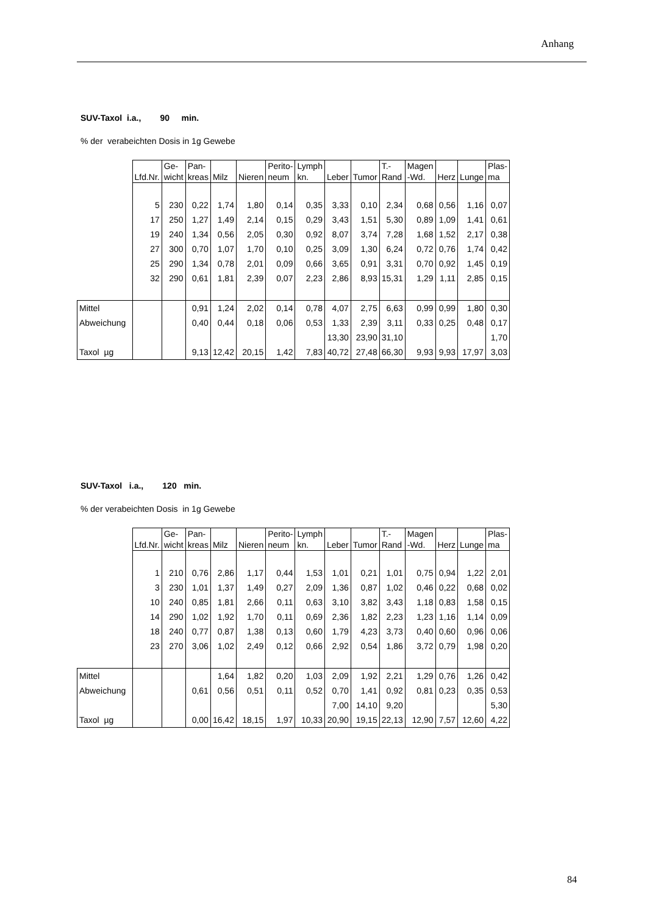Anhang
SUV-Taxol i.a., 90 min.
% der verabeichten Dosis in 1g Gewebe
| | Lfd.Nr. | Ge- wicht | Pan- kreas | Milz | Nieren | Perito- neum | Lymph kn. | Leber | Tumor | T.- Rand | Magen -Wd. | Herz | Lunge | Plas- ma |
| | 5 | 230 | 0,22 | 1,74 | 1,80 | 0,14 | 0,35 | 3,33 | 0,10 | 2,34 | 0,68 | 0,56 | 1,16 | 0,07 |
| | 17 | 250 | 1,27 | 1,49 | 2,14 | 0,15 | 0,29 | 3,43 | 1,51 | 5,30 | 0,89 | 1,09 | 1,41 | 0,61 |
| | 19 | 240 | 1,34 | 0,56 | 2,05 | 0,30 | 0,92 | 8,07 | 3,74 | 7,28 | 1,68 | 1,52 | 2,17 | 0,38 |
| | 27 | 300 | 0,70 | 1,07 | 1,70 | 0,10 | 0,25 | 3,09 | 1,30 | 6,24 | 0,72 | 0,76 | 1,74 | 0,42 |
| | 25 | 290 | 1,34 | 0,78 | 2,01 | 0,09 | 0,66 | 3,65 | 0,91 | 3,31 | 0,70 | 0,92 | 1,45 | 0,19 |
| | 32 | 290 | 0,61 | 1,81 | 2,39 | 0,07 | 2,23 | 2,86 | 8,93 | 15,31 | 1,29 | 1,11 | 2,85 | 0,15 |
| Mittel | | | 0,91 | 1,24 | 2,02 | 0,14 | 0,78 | 4,07 | 2,75 | 6,63 | 0,99 | 0,99 | 1,80 | 0,30 |
| Abweichung | | | 0,40 | 0,44 | 0,18 | 0,06 | 0,53 | 1,33 | 2,39 | 3,11 | 0,33 | 0,25 | 0,48 | 0,17 |
| | | | | | | | | 13,30 | 23,90 | 31,10 | | | | 1,70 |
| Taxol µg | | | 9,13 | 12,42 | 20,15 | 1,42 | 7,83 | 40,72 | 27,48 | 66,30 | 9,93 | 9,93 | 17,97 | 3,03 |
SUV-Taxol i.a., 120 min.
% der verabeichten Dosis in 1g Gewebe
| | Lfd.Nr. | Ge- wicht | Pan- kreas | Milz | Nieren | Perito- neum | Lymph kn. | Leber | Tumor | T.- Rand | Magen -Wd. | Herz | Lunge | Plas- ma |
| | 1 | 210 | 0,76 | 2,86 | 1,17 | 0,44 | 1,53 | 1,01 | 0,21 | 1,01 | 0,75 | 0,94 | 1,22 | 2,01 |
| | 3 | 230 | 1,01 | 1,37 | 1,49 | 0,27 | 2,09 | 1,36 | 0,87 | 1,02 | 0,46 | 0,22 | 0,68 | 0,02 |
| | 10 | 240 | 0,85 | 1,81 | 2,66 | 0,11 | 0,63 | 3,10 | 3,82 | 3,43 | 1,18 | 0,83 | 1,58 | 0,15 |
| | 14 | 290 | 1,02 | 1,92 | 1,70 | 0,11 | 0,69 | 2,36 | 1,82 | 2,23 | 1,23 | 1,16 | 1,14 | 0,09 |
| | 18 | 240 | 0,77 | 0,87 | 1,38 | 0,13 | 0,60 | 1,79 | 4,23 | 3,73 | 0,40 | 0,60 | 0,96 | 0,06 |
| | 23 | 270 | 3,06 | 1,02 | 2,49 | 0,12 | 0,66 | 2,92 | 0,54 | 1,86 | 3,72 | 0,79 | 1,98 | 0,20 |
| Mittel | | | | 1,64 | 1,82 | 0,20 | 1,03 | 2,09 | 1,92 | 2,21 | 1,29 | 0,76 | 1,26 | 0,42 |
| Abweichung | | | 0,61 | 0,56 | 0,51 | 0,11 | 0,52 | 0,70 | 1,41 | 0,92 | 0,81 | 0,23 | 0,35 | 0,53 |
| | | | | | | | | 7,00 | 14,10 | 9,20 | | | | 5,30 |
| Taxol µg | | | 0,00 | 16,42 | 18,15 | 1,97 | 10,33 | 20,90 | 19,15 | 22,13 | 12,90 | 7,57 | 12,60 | 4,22 |
84